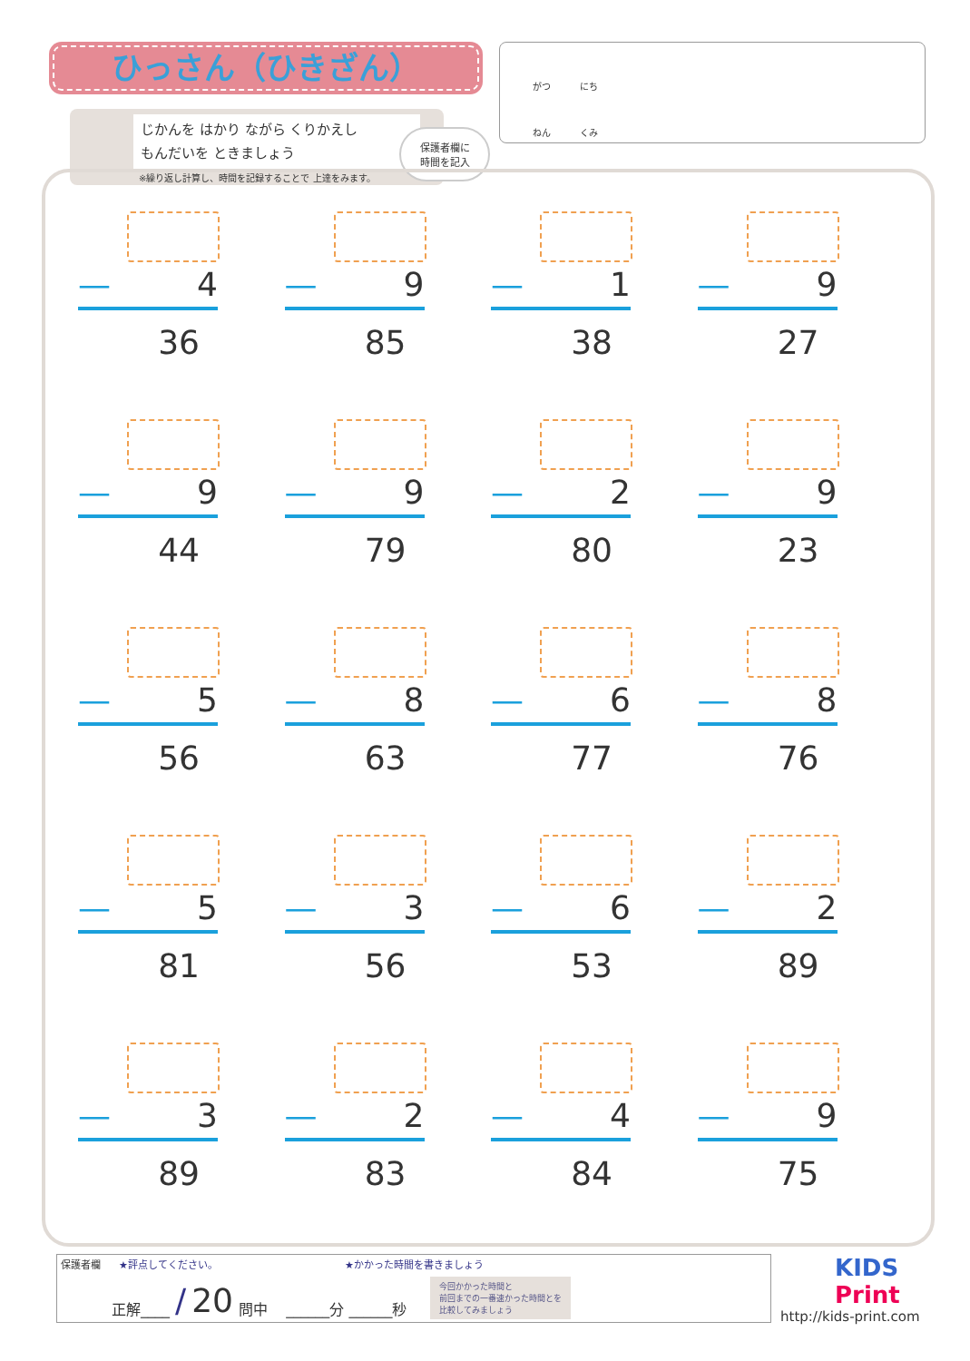ひっさん（ひきざん）
じかんを はかり ながら くりかえし
もんだいを ときましょう
※繰り返し計算し、時間を記録することで 上達をみます。
保護者欄に
時間を記入
がつ にち
ねん くみ
— 4
36
— 9
85
— 1
38
— 9
27
— 9
44
— 9
79
— 2
80
— 9
23
— 5
56
— 8
63
— 6
77
— 8
76
— 5
81
— 3
56
— 6
53
— 2
89
— 3
89
— 2
83
— 4
84
— 9
75
保護者欄 ★評点してください。 ★かかった時間を書きましょう
正解____ / 20 問中 ______分 ______秒 今回かかった時間と
前回までの一番速かった時間とを
比較してみましょう
KIDS
Print
http://kids-print.com